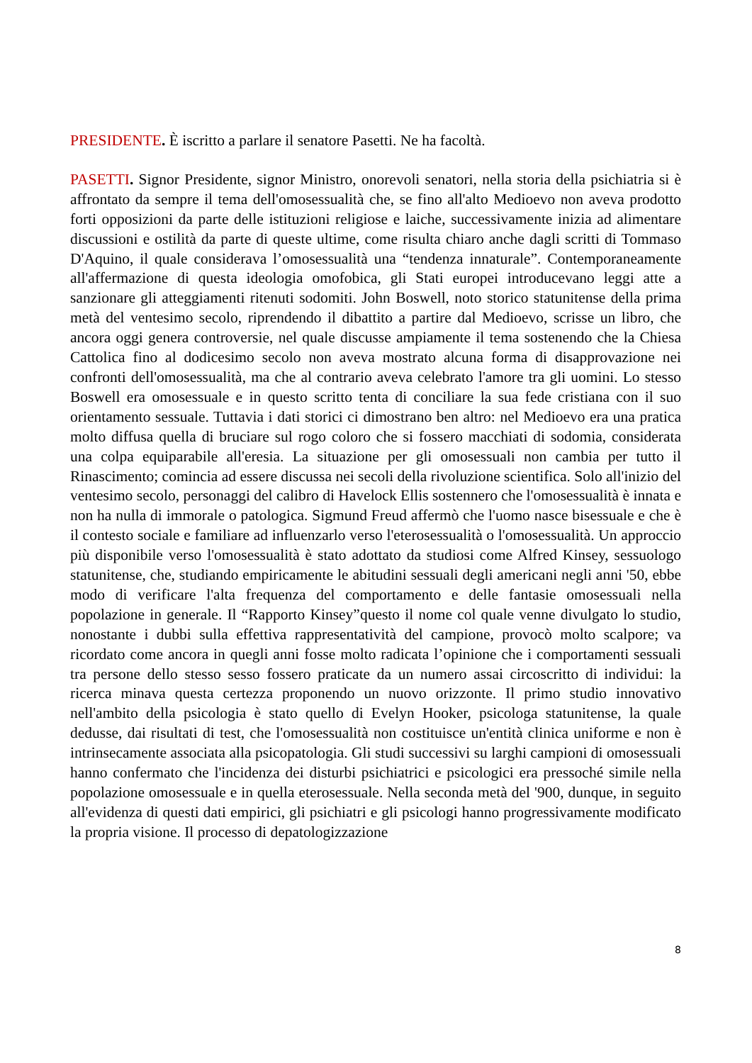PRESIDENTE. È iscritto a parlare il senatore Pasetti. Ne ha facoltà.
PASETTI. Signor Presidente, signor Ministro, onorevoli senatori, nella storia della psichiatria si è affrontato da sempre il tema dell'omosessualità che, se fino all'alto Medioevo non aveva prodotto forti opposizioni da parte delle istituzioni religiose e laiche, successivamente inizia ad alimentare discussioni e ostilità da parte di queste ultime, come risulta chiaro anche dagli scritti di Tommaso D'Aquino, il quale considerava l’omosessualità una “tendenza innaturale”. Contemporaneamente all'affermazione di questa ideologia omofobica, gli Stati europei introducevano leggi atte a sanzionare gli atteggiamenti ritenuti sodomiti. John Boswell, noto storico statunitense della prima metà del ventesimo secolo, riprendendo il dibattito a partire dal Medioevo, scrisse un libro, che ancora oggi genera controversie, nel quale discusse ampiamente il tema sostenendo che la Chiesa Cattolica fino al dodicesimo secolo non aveva mostrato alcuna forma di disapprovazione nei confronti dell'omosessualità, ma che al contrario aveva celebrato l'amore tra gli uomini. Lo stesso Boswell era omosessuale e in questo scritto tenta di conciliare la sua fede cristiana con il suo orientamento sessuale. Tuttavia i dati storici ci dimostrano ben altro: nel Medioevo era una pratica molto diffusa quella di bruciare sul rogo coloro che si fossero macchiati di sodomia, considerata una colpa equiparabile all'eresia. La situazione per gli omosessuali non cambia per tutto il Rinascimento; comincia ad essere discussa nei secoli della rivoluzione scientifica. Solo all'inizio del ventesimo secolo, personaggi del calibro di Havelock Ellis sostennero che l'omosessualità è innata e non ha nulla di immorale o patologica. Sigmund Freud affermò che l'uomo nasce bisessuale e che è il contesto sociale e familiare ad influenzarlo verso l'eterosessualità o l'omosessualità. Un approccio più disponibile verso l'omosessualità è stato adottato da studiosi come Alfred Kinsey, sessuologo statunitense, che, studiando empiricamente le abitudini sessuali degli americani negli anni '50, ebbe modo di verificare l'alta frequenza del comportamento e delle fantasie omosessuali nella popolazione in generale. Il “Rapporto Kinsey”questo il nome col quale venne divulgato lo studio, nonostante i dubbi sulla effettiva rappresentatività del campione, provocò molto scalpore; va ricordato come ancora in quegli anni fosse molto radicata l’opinione che i comportamenti sessuali tra persone dello stesso sesso fossero praticate da un numero assai circoscritto di individui: la ricerca minava questa certezza proponendo un nuovo orizzonte. Il primo studio innovativo nell'ambito della psicologia è stato quello di Evelyn Hooker, psicologa statunitense, la quale dedusse, dai risultati di test, che l'omosessualità non costituisce un'entità clinica uniforme e non è intrinsecamente associata alla psicopatologia. Gli studi successivi su larghi campioni di omosessuali hanno confermato che l'incidenza dei disturbi psichiatrici e psicologici era pressoché simile nella popolazione omosessuale e in quella eterosessuale. Nella seconda metà del '900, dunque, in seguito all'evidenza di questi dati empirici, gli psichiatri e gli psicologi hanno progressivamente modificato la propria visione. Il processo di depatologizzazione
8